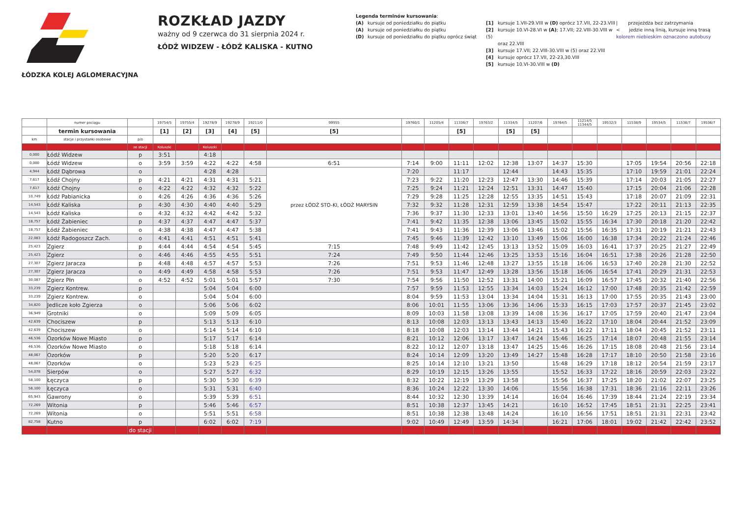ŁÓDZKA KOLEJ AGLOMERACYJNA
ROZKŁAD JAZDY
ważny od 9 czerwca do 31 sierpnia 2024 r.
ŁÓDŹ WIDZEW - ŁÓDŹ KALISKA - KUTNO
Legenda terminów kursowania:
(A) kursuje od poniedziałku do piątku
(A) kursuje od poniedziałku do piątku
(D) kursuje od poniedziałku do piątku oprócz świąt
[1] kursuje 1.VII-29.VIII w (D) oprócz 17.VII, 22-23.VIII
[2] kursuje 10.VI-28.VI w (A); 17.VII; 22.VIII-30.VIII w (5)
oraz 22.VIII
[3] kursuje 17.VII; 22.VIII-30.VIII w (5) oraz 22.VIII
[4] kursuje oprócz 17.VII, 22-23,30.VIII
[5] kursuje 10.VI-30.VIII w (D)
| przejeżdża bez zatrzymania
< jedzie inną linią, kursuje inną trasą
kolorem niebieskim oznaczono autobusy
| | numer pociągu | | 19754/5 | 19755/4 | 19278/9 | 19278/9 | 19211/0 | 99955 | 19760/1 | 11205/4 | 11336/7 | 19763/2 | 11334/5 | 11207/6 | 19764/5 | 11214/5 11344/5 | 19532/3 | 11538/9 | 19534/5 | 11536/7 | 19536/7 |
| --- | --- | --- | --- | --- | --- | --- | --- | --- | --- | --- | --- | --- | --- | --- | --- | --- | --- | --- | --- | --- | --- |
| | termin kursowania | | [1] | [2] | [3] | [4] | [5] | [5] | | | [5] | | [5] | [5] | | | | | | | |
| km | stacje i przystanki osobowe | p/o | | | | | | | | | | | | | | | | | | | |
| | | ze stacji | Koluszki | | Koluszki | | | | | | | | | | | | | | | | |
| 0,000 | Łódź Widzew | p | 3:51 | | 4:18 | | | | | | | | | | | | | | | | |
| 0,000 | Łódź Widzew | o | 3:59 | 3:59 | 4:22 | 4:22 | 4:58 | 6:51 | 7:14 | 9:00 | 11:11 | 12:02 | 12:38 | 13:07 | 14:37 | 15:30 | | 17:05 | 19:54 | 20:56 | 22:18 |
| 4,944 | Łódź Dąbrowa | o | | | 4:28 | 4:28 | | przez ŁÓDŹ STO-KI, ŁÓDŹ MARYSIN | 7:20 | | 11:17 | | 12:44 | | 14:43 | 15:35 | | 17:10 | 19:59 | 21:01 | 22:24 |
| 7,617 | Łódź Chojny | p | 4:21 | 4:21 | 4:31 | 4:31 | 5:21 | | 7:23 | 9:22 | 11:20 | 12:23 | 12:47 | 13:30 | 14:46 | 15:39 | | 17:14 | 20:03 | 21:05 | 22:27 |
| 7,617 | Łódź Chojny | o | 4:22 | 4:22 | 4:32 | 4:32 | 5:22 | | 7:25 | 9:24 | 11:21 | 12:24 | 12:51 | 13:31 | 14:47 | 15:40 | | 17:15 | 20:04 | 21:06 | 22:28 |
| 10,749 | Łódź Pabianicka | o | 4:26 | 4:26 | 4:36 | 4:36 | 5:26 | | 7:29 | 9:28 | 11:25 | 12:28 | 12:55 | 13:35 | 14:51 | 15:43 | | 17:18 | 20:07 | 21:09 | 22:31 |
| 14,543 | Łódź Kaliska | p | 4:30 | 4:30 | 4:40 | 4:40 | 5:29 | | 7:32 | 9:32 | 11:28 | 12:31 | 12:59 | 13:38 | 14:54 | 15:47 | | 17:22 | 20:11 | 21:13 | 22:35 |
| 14,543 | Łódź Kaliska | o | 4:32 | 4:32 | 4:42 | 4:42 | 5:32 | | 7:36 | 9:37 | 11:30 | 12:33 | 13:01 | 13:40 | 14:56 | 15:50 | 16:29 | 17:25 | 20:13 | 21:15 | 22:37 |
| 18,757 | Łódź Żabieniec | p | 4:37 | 4:37 | 4:47 | 4:47 | 5:37 | | 7:41 | 9:42 | 11:35 | 12:38 | 13:06 | 13:45 | 15:02 | 15:55 | 16:34 | 17:30 | 20:18 | 21:20 | 22:42 |
| 18,757 | Łódź Żabieniec | o | 4:38 | 4:38 | 4:47 | 4:47 | 5:38 | | 7:41 | 9:43 | 11:36 | 12:39 | 13:06 | 13:46 | 15:02 | 15:56 | 16:35 | 17:31 | 20:19 | 21:21 | 22:43 |
| 22,083 | Łódź Radogoszcz Zach. | o | 4:41 | 4:41 | 4:51 | 4:51 | 5:41 | | 7:45 | 9:46 | 11:39 | 12:42 | 13:10 | 13:49 | 15:06 | 16:00 | 16:38 | 17:34 | 20:22 | 21:24 | 22:46 |
| 25,423 | Zgierz | p | 4:44 | 4:44 | 4:54 | 4:54 | 5:45 | 7:15 | 7:48 | 9:49 | 11:42 | 12:45 | 13:13 | 13:52 | 15:09 | 16:03 | 16:41 | 17:37 | 20:25 | 21:27 | 22:49 |
| 25,423 | Zgierz | o | 4:46 | 4:46 | 4:55 | 4:55 | 5:51 | 7:24 | 7:49 | 9:50 | 11:44 | 12:46 | 13:25 | 13:53 | 15:16 | 16:04 | 16:51 | 17:38 | 20:26 | 21:28 | 22:50 |
| 27,307 | Zgierz Jaracza | p | 4:48 | 4:48 | 4:57 | 4:57 | 5:53 | 7:26 | 7:51 | 9:53 | 11:46 | 12:48 | 13:27 | 13:55 | 15:18 | 16:06 | 16:53 | 17:40 | 20:28 | 21:30 | 22:52 |
| 27,307 | Zgierz Jaracza | o | 4:49 | 4:49 | 4:58 | 4:58 | 5:53 | 7:26 | 7:51 | 9:53 | 11:47 | 12:49 | 13:28 | 13:56 | 15:18 | 16:06 | 16:54 | 17:41 | 20:29 | 21:31 | 22:53 |
| 30,087 | Zgierz Płn | o | 4:52 | 4:52 | 5:01 | 5:01 | 5:57 | 7:30 | 7:54 | 9:56 | 11:50 | 12:52 | 13:31 | 14:00 | 15:21 | 16:09 | 16:57 | 17:45 | 20:32 | 21:40 | 22:56 |
| 33,239 | Zgierz Kontrew. | p | | | 5:04 | 5:04 | 6:00 | | 7:57 | 9:59 | 11:53 | 12:55 | 13:34 | 14:03 | 15:24 | 16:12 | 17:00 | 17:48 | 20:35 | 21:42 | 22:59 |
| 33,239 | Zgierz Kontrew. | o | | | 5:04 | 5:04 | 6:00 | | 8:04 | 9:59 | 11:53 | 13:04 | 13:34 | 14:04 | 15:31 | 16:13 | 17:00 | 17:55 | 20:35 | 21:43 | 23:00 |
| 34,820 | Jedlicze koło Zgierza | o | | | 5:06 | 5:06 | 6:02 | | 8:06 | 10:01 | 11:55 | 13:06 | 13:36 | 14:06 | 15:33 | 16:15 | 17:03 | 17:57 | 20:37 | 21:45 | 23:02 |
| 36,949 | Grotniki | o | | | 5:09 | 5:09 | 6:05 | | 8:09 | 10:03 | 11:58 | 13:08 | 13:39 | 14:08 | 15:36 | 16:17 | 17:05 | 17:59 | 20:40 | 21:47 | 23:04 |
| 42,639 | Chociszew | p | | | 5:13 | 5:13 | 6:10 | | 8:13 | 10:08 | 12:03 | 13:13 | 13:43 | 14:13 | 15:40 | 16:22 | 17:10 | 18:04 | 20:44 | 21:52 | 23:09 |
| 42,639 | Chociszew | o | | | 5:14 | 5:14 | 6:10 | | 8:18 | 10:08 | 12:03 | 13:14 | 13:44 | 14:21 | 15:43 | 16:22 | 17:11 | 18:04 | 20:45 | 21:52 | 23:11 |
| 46,536 | Ozorków Nowe Miasto | p | | | 5:17 | 5:17 | 6:14 | | 8:21 | 10:12 | 12:06 | 13:17 | 13:47 | 14:24 | 15:46 | 16:25 | 17:14 | 18:07 | 20:48 | 21:55 | 23:14 |
| 46,536 | Ozorków Nowe Miasto | o | | | 5:18 | 5:18 | 6:14 | | 8:22 | 10:12 | 12:07 | 13:18 | 13:47 | 14:25 | 15:46 | 16:26 | 17:15 | 18:08 | 20:48 | 21:56 | 23:14 |
| 48,067 | Ozorków | p | | | 5:20 | 5:20 | 6:17 | | 8:24 | 10:14 | 12:09 | 13:20 | 13:49 | 14:27 | 15:48 | 16:28 | 17:17 | 18:10 | 20:50 | 21:58 | 23:16 |
| 48,067 | Ozorków | o | | | 5:23 | 5:23 | 6:25 | | 8:25 | 10:14 | 12:10 | 13:21 | 13:50 | | 15:48 | 16:29 | 17:18 | 18:12 | 20:54 | 21:59 | 23:17 |
| 54,078 | Sierpów | o | | | 5:27 | 5:27 | 6:32 | | 8:29 | 10:19 | 12:15 | 13:26 | 13:55 | | 15:52 | 16:33 | 17:22 | 18:16 | 20:59 | 22:03 | 23:22 |
| 58,100 | Łęczyca | p | | | 5:30 | 5:30 | 6:39 | | 8:32 | 10:22 | 12:19 | 13:29 | 13:58 | | 15:56 | 16:37 | 17:25 | 18:20 | 21:02 | 22:07 | 23:25 |
| 58,100 | Łęczyca | o | | | 5:31 | 5:31 | 6:40 | | 8:36 | 10:24 | 12:22 | 13:30 | 14:06 | | 15:56 | 16:38 | 17:31 | 18:36 | 21:16 | 22:11 | 23:26 |
| 65,943 | Gawrony | o | | | 5:39 | 5:39 | 6:51 | | 8:44 | 10:32 | 12:30 | 13:39 | 14:14 | | 16:04 | 16:46 | 17:39 | 18:44 | 21:24 | 22:19 | 23:34 |
| 72,269 | Witonia | p | | | 5:46 | 5:46 | 6:57 | | 8:51 | 10:38 | 12:37 | 13:45 | 14:21 | | 16:10 | 16:52 | 17:45 | 18:51 | 21:31 | 22:25 | 23:41 |
| 72,269 | Witonia | o | | | 5:51 | 5:51 | 6:58 | | 8:51 | 10:38 | 12:38 | 13:48 | 14:24 | | 16:10 | 16:56 | 17:51 | 18:51 | 21:31 | 22:31 | 23:42 |
| 82,758 | Kutno | p | | | 6:02 | 6:02 | 7:19 | | 9:02 | 10:49 | 12:49 | 13:59 | 14:34 | | 16:21 | 17:06 | 18:01 | 19:02 | 21:42 | 22:42 | 23:52 |
| | | do stacji | | | | | | | | | | | | | | | | | | | |